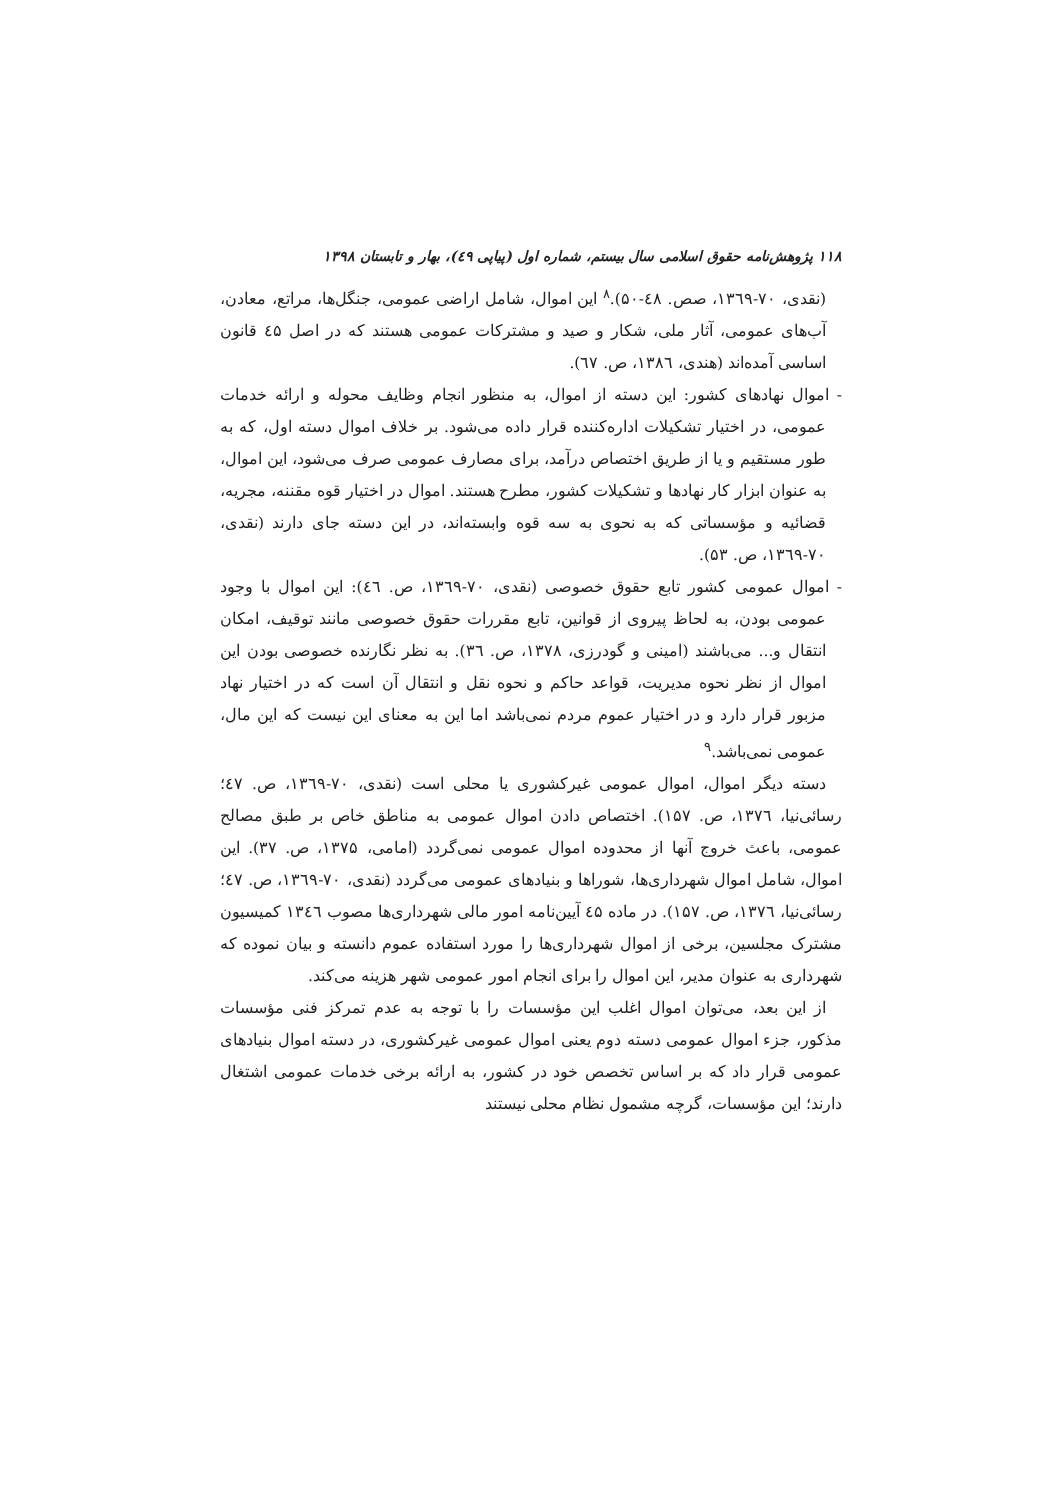۱۱۸ پژوهش‌نامه حقوق اسلامی سال بیستم، شماره اول (پیاپی ٤٩)، بهار و تابستان ۱۳۹۸
(نقدی، ۷۰-۱۳٦۹، صص. ٤۸-۵۰).<sup>۸</sup> این اموال، شامل اراضی عمومی، جنگل‌ها، مراتع، معادن، آب‌های عمومی، آثار ملی، شکار و صید و مشترکات عمومی هستند که در اصل ٤۵ قانون اساسی آمده‌اند (هندی، ۱۳۸٦، ص. ٦۷).
- اموال نهادهای کشور: این دسته از اموال، به منظور انجام وظایف محوله و ارائه خدمات عمومی، در اختیار تشکیلات اداره‌کننده قرار داده می‌شود. بر خلاف اموال دسته اول، که به طور مستقیم و یا از طریق اختصاص درآمد، برای مصارف عمومی صرف می‌شود، این اموال، به عنوان ابزار کار نهادها و تشکیلات کشور، مطرح هستند. اموال در اختیار قوه مقننه، مجریه، قضائیه و مؤسساتی که به نحوی به سه قوه وابسته‌اند، در این دسته جای دارند (نقدی، ۷۰-۱۳٦۹، ص. ۵۳).
- اموال عمومی کشور تابع حقوق خصوصی (نقدی، ۷۰-۱۳٦۹، ص. ٤٦): این اموال با وجود عمومی بودن، به لحاظ پیروی از قوانین، تابع مقررات حقوق خصوصی مانند توقیف، امکان انتقال و... می‌باشند (امینی و گودرزی، ۱۳۷۸، ص. ۳٦). به نظر نگارنده خصوصی بودن این اموال از نظر نحوه مدیریت، قواعد حاکم و نحوه نقل و انتقال آن است که در اختیار نهاد مزبور قرار دارد و در اختیار عموم مردم نمی‌باشد اما این به معنای این نیست که این مال، عمومی نمی‌باشد.<sup>۹</sup>
دسته دیگر اموال، اموال عمومی غیرکشوری یا محلی است (نقدی، ۷۰-۱۳٦۹، ص. ٤۷؛ رسائی‌نیا، ۱۳۷٦، ص. ۱۵۷). اختصاص دادن اموال عمومی به مناطق خاص بر طبق مصالح عمومی، باعث خروج آنها از محدوده اموال عمومی نمی‌گردد (امامی، ۱۳۷۵، ص. ۳۷). این اموال، شامل اموال شهرداری‌ها، شوراها و بنیادهای عمومی می‌گردد (نقدی، ۷۰-۱۳٦۹، ص. ٤۷؛ رسائی‌نیا، ۱۳۷٦، ص. ۱۵۷). در ماده ٤۵ آیین‌نامه امور مالی شهرداری‌ها مصوب ۱۳٤٦ کمیسیون مشترک مجلسین، برخی از اموال شهرداری‌ها را مورد استفاده عموم دانسته و بیان نموده که شهرداری به عنوان مدیر، این اموال را برای انجام امور عمومی شهر هزینه می‌کند.
از این بعد، می‌توان اموال اغلب این مؤسسات را با توجه به عدم تمرکز فنی مؤسسات مذکور، جزء اموال عمومی دسته دوم یعنی اموال عمومی غیرکشوری، در دسته اموال بنیادهای عمومی قرار داد که بر اساس تخصص خود در کشور، به ارائه برخی خدمات عمومی اشتغال دارند؛ این مؤسسات، گرچه مشمول نظام محلی نیستند